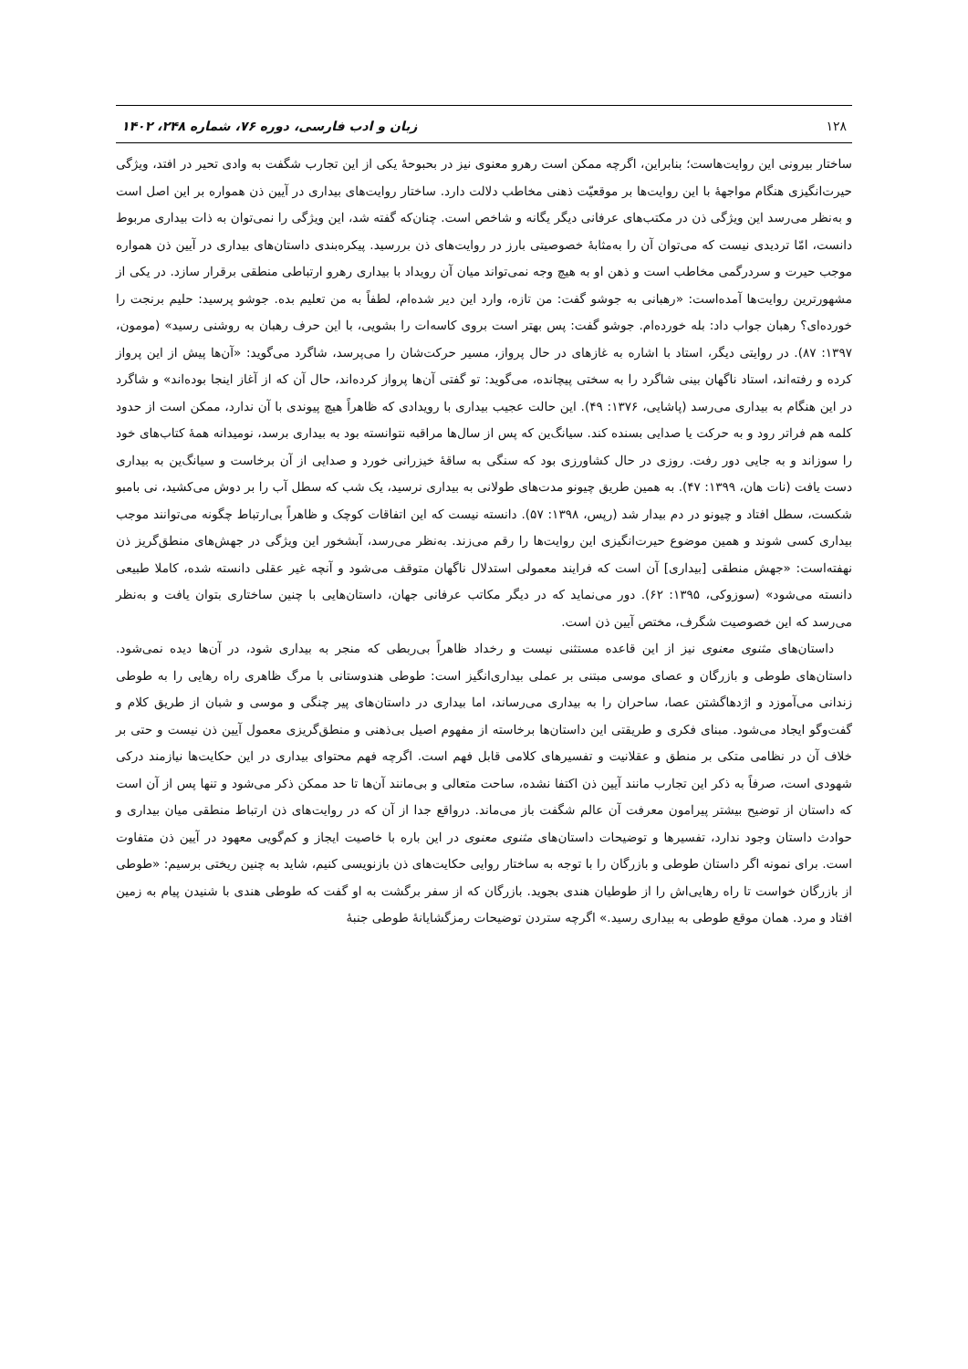۱۲۸ زبان و ادب فارسی، دوره ۷۶، شماره ۲۴۸، ۱۴۰۲
ساختار بیرونی این روایت‌هاست؛ بنابراین، اگرچه ممکن است رهرو معنوی نیز در بحبوحهٔ یکی از این تجارب شگفت به وادی تحیر در افتد، ویژگی حیرت‌انگیزی هنگام مواجههٔ با این روایت‌ها بر موقعیّت ذهنی مخاطب دلالت دارد. ساختار روایت‌های بیداری در آیین ذن همواره بر این اصل است و به‌نظر می‌رسد این ویژگی ذن در مکتب‌های عرفانی دیگر یگانه و شاخص است. چنان‌که گفته شد، این ویژگی را نمی‌توان به ذات بیداری مربوط دانست، امّا تردیدی نیست که می‌توان آن را به‌مثابهٔ خصوصیتی بارز در روایت‌های ذن بررسید. پیکره‌بندی داستان‌های بیداری در آیین ذن همواره موجب حیرت و سردرگمی مخاطب است و ذهن او به هیچ وجه نمی‌تواند میان آن رویداد با بیداری رهرو ارتباطی منطقی برقرار سازد. در یکی از مشهورترین روایت‌ها آمده‌است: «رهبانی به جوشو گفت: من تازه، وارد این دیر شده‌ام، لطفاً به من تعلیم بده. جوشو پرسید: حلیم برنجت را خورده‌ای؟ رهبان جواب داد: بله خورده‌ام. جوشو گفت: پس بهتر است بروی کاسه‌ات را بشویی، با این حرف رهبان به روشنی رسید» (مومون، ۱۳۹۷: ۸۷). در روایتی دیگر، استاد با اشاره به غازهای در حال پرواز، مسیر حرکت‌شان را می‌پرسد، شاگرد می‌گوید: «آن‌ها پیش از این پرواز کرده و رفته‌اند، استاد ناگهان بینی شاگرد را به سختی پیچانده، می‌گوید: تو گفتی آن‌ها پرواز کرده‌اند، حال آن که از آغاز اینجا بوده‌اند» و شاگرد در این هنگام به بیداری می‌رسد (پاشایی، ۱۳۷۶: ۴۹). این حالت عجیب بیداری با رویدادی که ظاهراً هیچ پیوندی با آن ندارد، ممکن است از حدود کلمه هم فراتر رود و به حرکت یا صدایی بسنده کند. سیانگ‌ین که پس از سال‌ها مراقبه نتوانسته بود به بیداری برسد، نومیدانه همهٔ کتاب‌های خود را سوزاند و به جایی دور رفت. روزی در حال کشاورزی بود که سنگی به ساقهٔ خیزرانی خورد و صدایی از آن برخاست و سیانگ‌ین به بیداری دست یافت (نات هان، ۱۳۹۹: ۴۷). به همین طریق چیونو مدت‌های طولانی به بیداری نرسید، یک شب که سطل آب را بر دوش می‌کشید، نی بامبو شکست، سطل افتاد و چیونو در دم بیدار شد (رپس، ۱۳۹۸: ۵۷). دانسته نیست که این اتفاقات کوچک و ظاهراً بی‌ارتباط چگونه می‌توانند موجب بیداری کسی شوند و همین موضوع حیرت‌انگیزی این روایت‌ها را رقم می‌زند. به‌نظر می‌رسد، آبشخور این ویژگی در جهش‌های منطق‌گریز ذن نهفته‌است: «جهش منطقی [بیداری] آن است که فرایند معمولی استدلال ناگهان متوقف می‌شود و آنچه غیر عقلی دانسته شده، کاملا طبیعی دانسته می‌شود» (سوزوکی، ۱۳۹۵: ۶۲). دور می‌نماید که در دیگر مکاتب عرفانی جهان، داستان‌هایی با چنین ساختاری بتوان یافت و به‌نظر می‌رسد که این خصوصیت شگرف، مختص آیین ذن است.
داستان‌های مثنوی معنوی نیز از این قاعده مستثنی نیست و رخداد ظاهراً بی‌ربطی که منجر به بیداری شود، در آن‌ها دیده نمی‌شود. داستان‌های طوطی و بازرگان و عصای موسی مبتنی بر عملی بیداری‌انگیز است: طوطی هندوستانی با مرگ ظاهری راه رهایی را به طوطی زندانی می‌آموزد و اژدهاگشتن عصا، ساحران را به بیداری می‌رساند، اما بیداری در داستان‌های پیر چنگی و موسی و شبان از طریق کلام و گفت‌وگو ایجاد می‌شود. مبنای فکری و طریقتی این داستان‌ها برخاسته از مفهوم اصیل بی‌ذهنی و منطق‌گریزی معمول آیین ذن نیست و حتی بر خلاف آن در نظامی متکی بر منطق و عقلانیت و تفسیرهای کلامی قابل فهم است. اگرچه فهم محتوای بیداری در این حکایت‌ها نیازمند درکی شهودی است، صرفاً به ذکر این تجارب مانند آیین ذن اکتفا نشده، ساحت متعالی و بی‌مانند آن‌ها تا حد ممکن ذکر می‌شود و تنها پس از آن است که داستان از توضیح بیشتر پیرامون معرفت آن عالم شگفت باز می‌ماند. درواقع جدا از آن که در روایت‌های ذن ارتباط منطقی میان بیداری و حوادث داستان وجود ندارد، تفسیرها و توضیحات داستان‌های مثنوی معنوی در این باره با خاصیت ایجاز و کم‌گویی معهود در آیین ذن متفاوت است. برای نمونه اگر داستان طوطی و بازرگان را با توجه به ساختار روایی حکایت‌های ذن بازنویسی کنیم، شاید به چنین ریختی برسیم: «طوطی از بازرگان خواست تا راه رهایی‌اش را از طوطیان هندی بجوید. بازرگان که از سفر برگشت به او گفت که طوطی هندی با شنیدن پیام به زمین افتاد و مرد. همان موقع طوطی به بیداری رسید.» اگرچه ستردن توضیحات رمزگشایانهٔ طوطی جنبهٔ